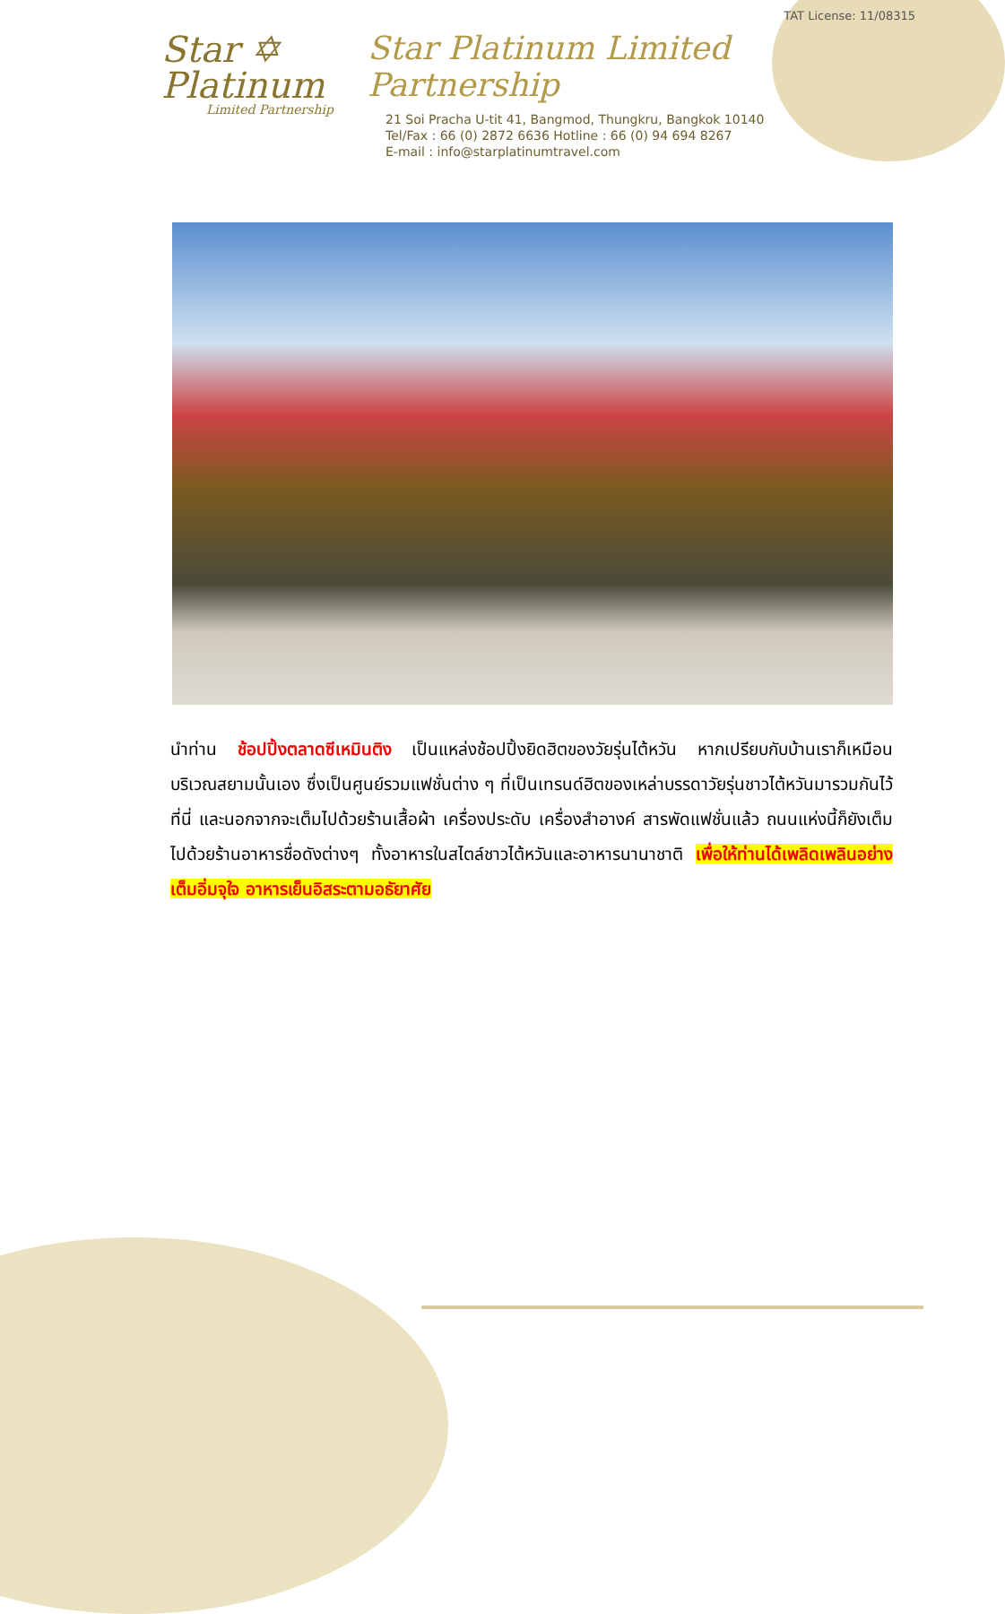Star ✡
Platinum
Limited Partnership
TAT License: 11/08315
Star Platinum Limited Partnership
21 Soi Pracha U-tit 41, Bangmod, Thungkru, Bangkok 10140
Tel/Fax : 66 (0) 2872 6636 Hotline : 66 (0) 94 694 8267
E-mail : info@starplatinumtravel.com
นำท่าน ช้อปปิ้งตลาดซีเหมินติง เป็นแหล่งช้อปปิ้งยิดฮิตของวัยรุ่นไต้หวัน หากเปรียบกับบ้านเราก็เหมือนบริเวณสยามนั้นเอง ซึ่งเป็นศูนย์รวมแฟชั่นต่าง ๆ ที่เป็นเทรนด์ฮิตของเหล่าบรรดาวัยรุ่นชาวไต้หวันมารวมกันไว้ที่นี่ และนอกจากจะเต็มไปด้วยร้านเสื้อผ้า เครื่องประดับ เครื่องสำอางค์ สารพัดแฟชั่นแล้ว ถนนแห่งนี้ก็ยังเต็มไปด้วยร้านอาหารชื่อดังต่างๆ ทั้งอาหารในสไตล์ชาวไต้หวันและอาหารนานาชาติ เพื่อให้ท่านได้เพลิดเพลินอย่างเต็มอิ่มจุใจ อาหารเย็นอิสระตามอธัยาศัย